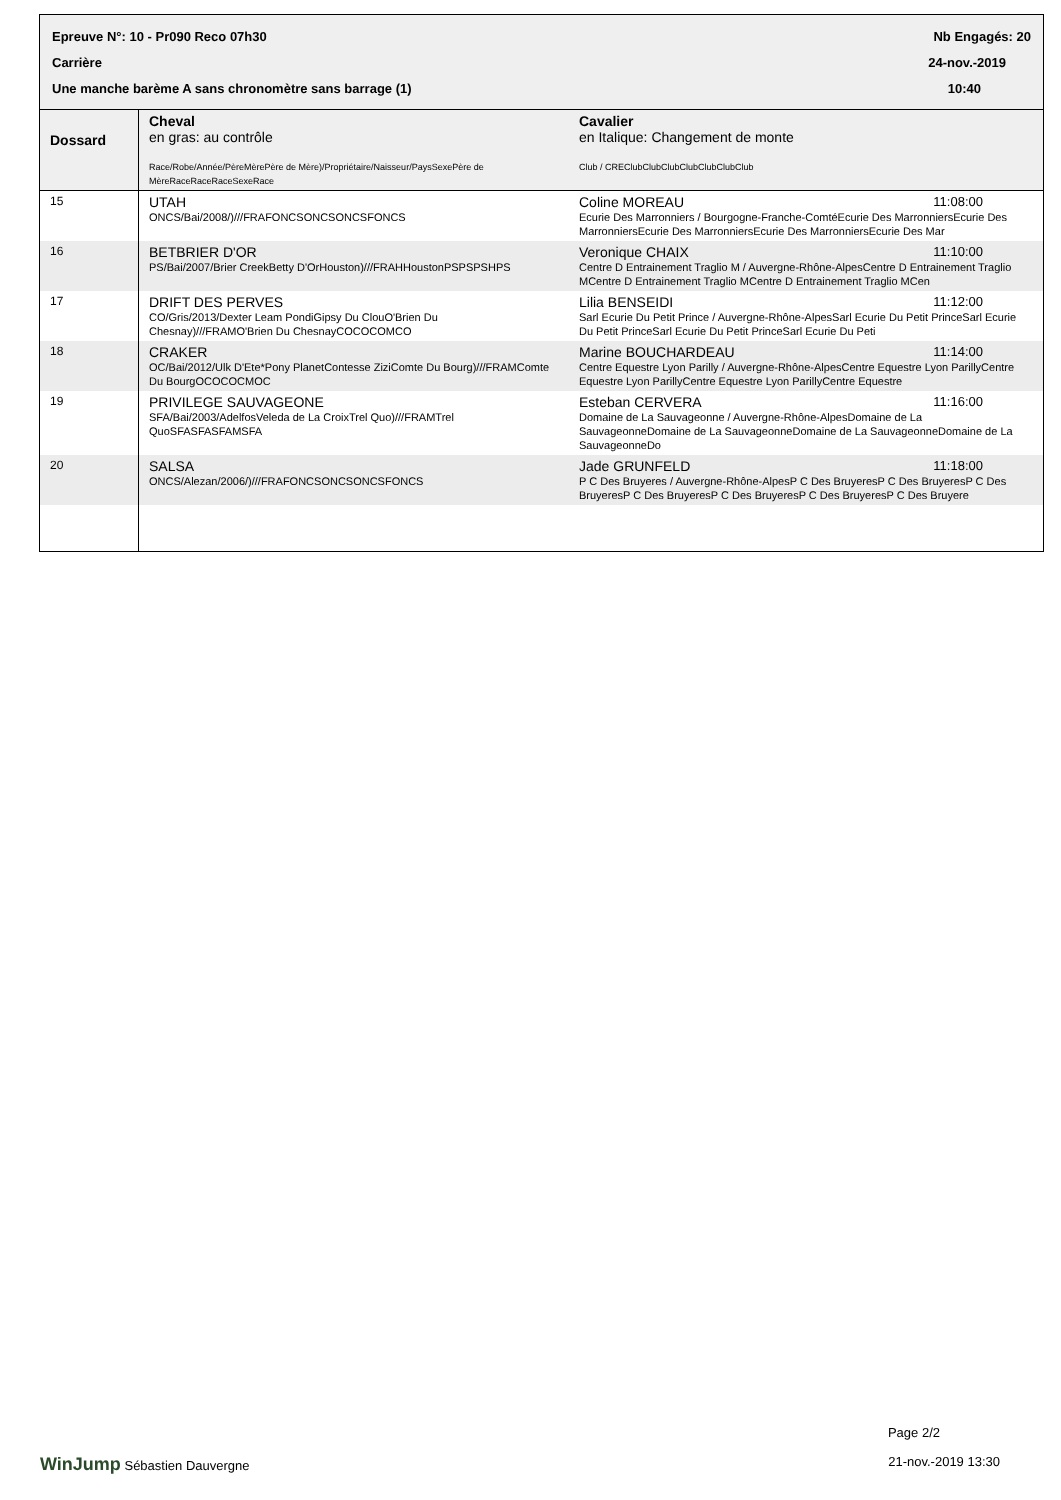Epreuve N°: 10 - Pr090 Reco 07h30 Nb Engagés: 20
Carrière 24-nov.-2019
Une manche barème A sans chronomètre sans barrage (1) 10:40
| Dossard | Cheval en gras: au contrôle Race/Robe/Année/PèreMèrePère de Mère)/Propriétaire/Naisseur/PaysSexePère de MèreRaceRaceRaceSexeRace | Cavalier en Italique: Changement de monte Club / CREClubClubClubClubClubClubClub |
| --- | --- | --- |
| 15 | UTAH ONCS/Bai/2008/)///FRAFONCSONCSONCSFONCS | 11:08:00 Coline MOREAU Ecurie Des Marronniers / Bourgogne-Franche-ComtéEcurie Des MarronniersEcurie Des MarronniersEcurie Des MarronniersEcurie Des MarronniersEcurie Des Mar |
| 16 | BETBRIER D'OR PS/Bai/2007/Brier CreekBetty D'OrHouston)///FRAHHoustonPSPSPSHPS | 11:10:00 Veronique CHAIX Centre D Entrainement Traglio M / Auvergne-Rhône-AlpesCentre D Entrainement Traglio MCentre D Entrainement Traglio MCentre D Entrainement Traglio MCen |
| 17 | DRIFT DES PERVES CO/Gris/2013/Dexter Leam PondiGipsy Du ClouO'Brien Du Chesnay)///FRAMO'Brien Du ChesnayCOCOCOMCO | 11:12:00 Lilia BENSEIDI Sarl Ecurie Du Petit Prince / Auvergne-Rhône-AlpesSarl Ecurie Du Petit PrinceSarl Ecurie Du Petit PrinceSarl Ecurie Du Petit PrinceSarl Ecurie Du Peti |
| 18 | CRAKER OC/Bai/2012/Ulk D'Ete*Pony PlanetContesse ZiziComte Du Bourg)///FRAMComte Du BourgOCOCOCMOC | 11:14:00 Marine BOUCHARDEAU Centre Equestre Lyon Parilly / Auvergne-Rhône-AlpesCentre Equestre Lyon ParillyCentre Equestre Lyon ParillyCentre Equestre Lyon ParillyCentre Equestre |
| 19 | PRIVILEGE SAUVAGEONE SFA/Bai/2003/AdelfosVeleda de La CroixTrel Quo)///FRAMTrel QuoSFASFASFAMSFA | 11:16:00 Esteban CERVERA Domaine de La Sauvageonne / Auvergne-Rhône-AlpesDomaine de La SauvageonneDomaine de La SauvageonneDomaine de La SauvageonneDomaine de La SauvageonneDo |
| 20 | SALSA ONCS/Alezan/2006/)///FRAFONCSONCSONCSFONCS | 11:18:00 Jade GRUNFELD P C Des Bruyeres / Auvergne-Rhône-AlpesP C Des BruyeresP C Des BruyeresP C Des BruyeresP C Des BruyeresP C Des BruyeresP C Des BruyeresP C Des Bruyere |
Page 2/2
WinJump Sébastien Dauvergne 21-nov.-2019 13:30